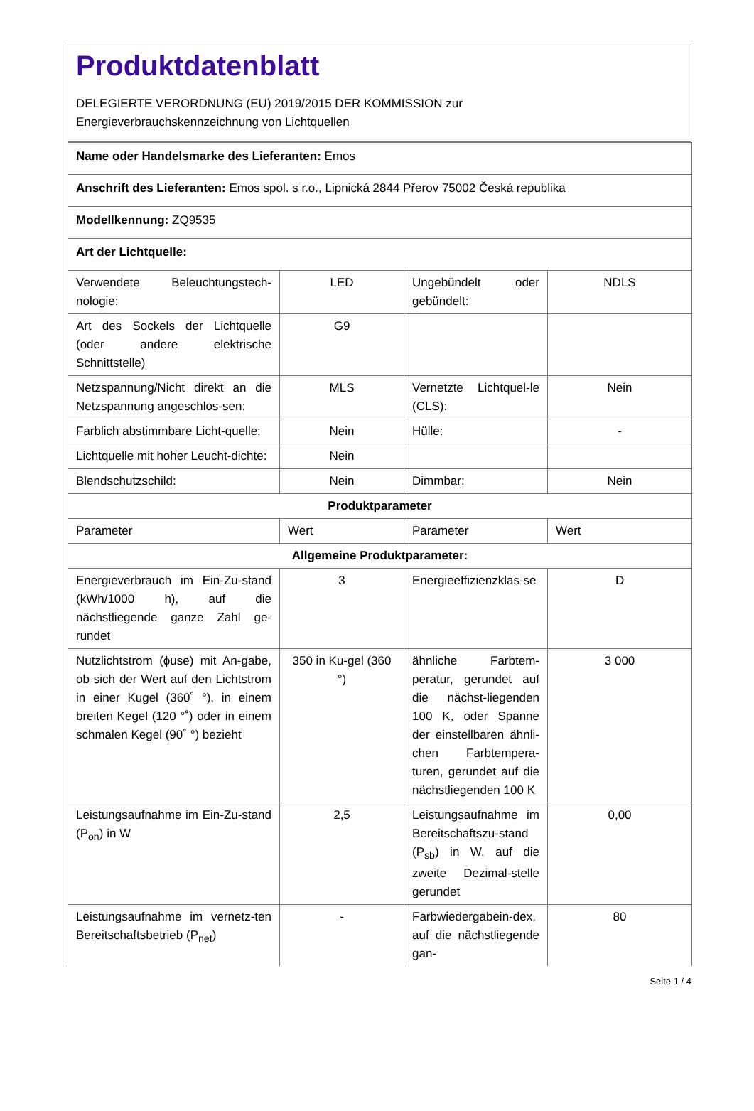Produktdatenblatt
DELEGIERTE VERORDNUNG (EU) 2019/2015 DER KOMMISSION zur
Energieverbrauchskennzeichnung von Lichtquellen
| Name oder Handelsmarke des Lieferanten: Emos | | | |
| Anschrift des Lieferanten: Emos spol. s r.o., Lipnická 2844 Přerov 75002 Česká republika | | | |
| Modellkennung: ZQ9535 | | | |
| Art der Lichtquelle: | | | |
| Verwendete Beleuchtungstech-nologie: | LED | Ungebündelt oder gebündelt: | NDLS |
| Art des Sockels der Lichtquelle (oder andere elektrische Schnittstelle) | G9 | | |
| Netzspannung/Nicht direkt an die Netzspannung angeschlos-sen: | MLS | Vernetzte Lichtquel-le (CLS): | Nein |
| Farblich abstimmbare Licht-quelle: | Nein | Hülle: | - |
| Lichtquelle mit hoher Leucht-dichte: | Nein | | |
| Blendschutzschild: | Nein | Dimmbar: | Nein |
| Produktparameter | | | |
| Parameter | Wert | Parameter | Wert |
| Allgemeine Produktparameter: | | | |
| Energieverbrauch im Ein-Zu-stand (kWh/1000 h), auf die nächstliegende ganze Zahl ge-rundet | 3 | Energieeffizienzklas-se | D |
| Nutzlichtstrom (ϕuse) mit An-gabe, ob sich der Wert auf den Lichtstrom in einer Kugel (360˚ °), in einem breiten Kegel (120 °˚) oder in einem schmalen Kegel (90˚ °) bezieht | 350 in Ku-gel (360 °) | ähnliche Farbtem-peratur, gerundet auf die nächst-liegenden 100 K, oder Spanne der einstellbaren ähnli-chen Farbtempera-turen, gerundet auf die nächstliegenden 100 K | 3 000 |
| Leistungsaufnahme im Ein-Zu-stand (P<sub>on</sub>) in W | 2,5 | Leistungsaufnahme im Bereitschaftszu-stand (P<sub>sb</sub>) in W, auf die zweite Dezimal-stelle gerundet | 0,00 |
| Leistungsaufnahme im vernetz-ten Bereitschaftsbetrieb (P<sub>net</sub>) | - | Farbwiedergabein-dex, auf die nächstliegende gan- | 80 |
Seite 1 / 4